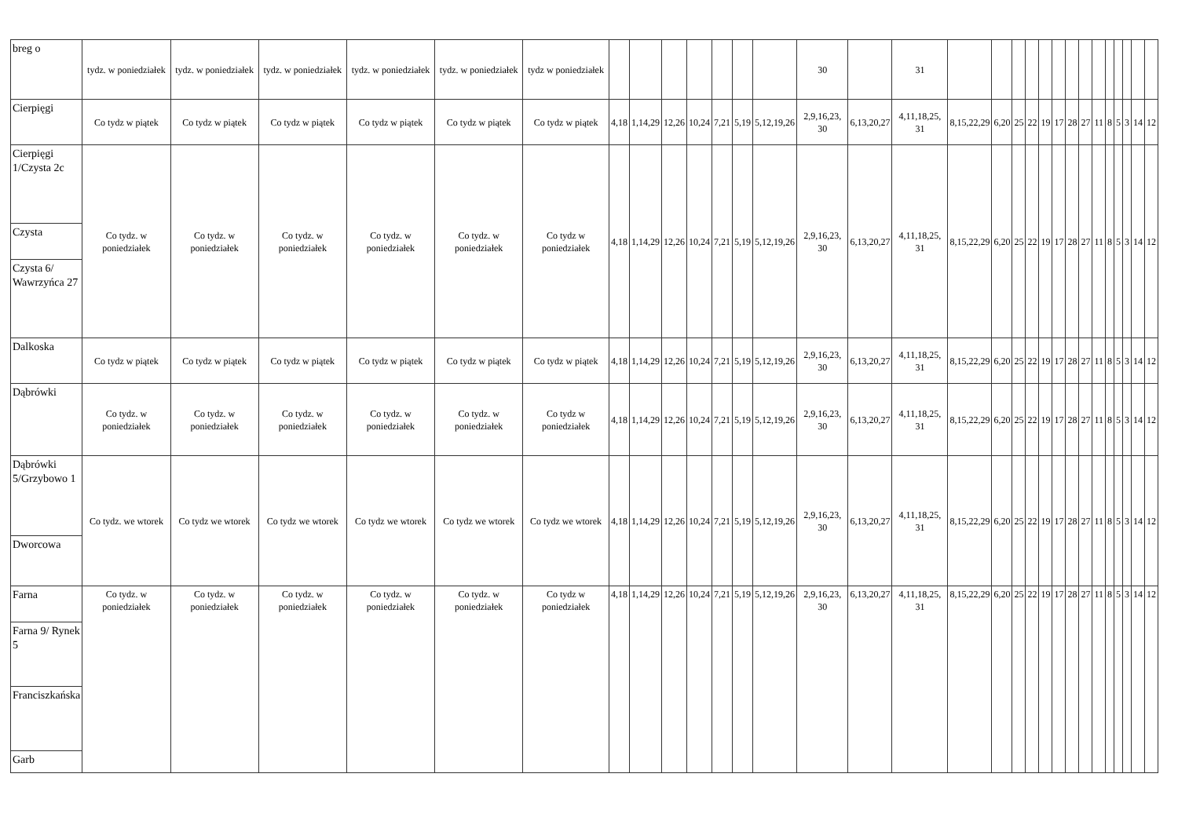| breg o | tydz. w poniedziałek | tydz. w poniedziałek | tydz. w poniedziałek | tydz. w poniedziałek | tydz. w poniedziałek | tydz w poniedziałek | | | | | | | | 30 | | 31 | | | | | | | | | | | | | | |
| Cierpięgi | Co tydz w piątek | Co tydz w piątek | Co tydz w piątek | Co tydz w piątek | Co tydz w piątek | Co tydz w piątek | 4,18 | 1,14,29 | 12,26 | 10,24 | 7,21 | 5,19 | 5,12,19,26 | 2,9,16,23, 30 | 6,13,20,27 | 4,11,18,25, 31 | 8,15,22,29 | 6,20 | 25 | 22 | 19 | 17 | 28 | 27 | 11 | 8 | 5 | 3 | 14 | 12 |
| Cierpięgi 1/Czysta 2c | Co tydz. w poniedziałek | Co tydz. w poniedziałek | Co tydz. w poniedziałek | Co tydz. w poniedziałek | Co tydz. w poniedziałek | Co tydz w poniedziałek | 4,18 | 1,14,29 | 12,26 | 10,24 | 7,21 | 5,19 | 5,12,19,26 | 2,9,16,23, 30 | 6,13,20,27 | 4,11,18,25, 31 | 8,15,22,29 | 6,20 | 25 | 22 | 19 | 17 | 28 | 27 | 11 | 8 | 5 | 3 | 14 | 12 |
| Czysta | | | | | | | | | | | | | | | | | | | | | | | | | | | | | | |
| Czysta 6/ Wawrzyńca 27 | | | | | | | | | | | | | | | | | | | | | | | | | | | | | | |
| Dalkoska | Co tydz w piątek | Co tydz w piątek | Co tydz w piątek | Co tydz w piątek | Co tydz w piątek | Co tydz w piątek | 4,18 | 1,14,29 | 12,26 | 10,24 | 7,21 | 5,19 | 5,12,19,26 | 2,9,16,23, 30 | 6,13,20,27 | 4,11,18,25, 31 | 8,15,22,29 | 6,20 | 25 | 22 | 19 | 17 | 28 | 27 | 11 | 8 | 5 | 3 | 14 | 12 |
| Dąbrówki | Co tydz. w poniedziałek | Co tydz. w poniedziałek | Co tydz. w poniedziałek | Co tydz. w poniedziałek | Co tydz. w poniedziałek | Co tydz w poniedziałek | 4,18 | 1,14,29 | 12,26 | 10,24 | 7,21 | 5,19 | 5,12,19,26 | 2,9,16,23, 30 | 6,13,20,27 | 4,11,18,25, 31 | 8,15,22,29 | 6,20 | 25 | 22 | 19 | 17 | 28 | 27 | 11 | 8 | 5 | 3 | 14 | 12 |
| Dąbrówki 5/Grzybowo 1 | Co tydz. we wtorek | Co tydz we wtorek | Co tydz we wtorek | Co tydz we wtorek | Co tydz we wtorek | Co tydz we wtorek | 4,18 | 1,14,29 | 12,26 | 10,24 | 7,21 | 5,19 | 5,12,19,26 | 2,9,16,23, 30 | 6,13,20,27 | 4,11,18,25, 31 | 8,15,22,29 | 6,20 | 25 | 22 | 19 | 17 | 28 | 27 | 11 | 8 | 5 | 3 | 14 | 12 |
| Dworcowa | | | | | | | | | | | | | | | | | | | | | | | | | | | | | | |
| Farna | Co tydz. w poniedziałek | Co tydz. w poniedziałek | Co tydz. w poniedziałek | Co tydz. w poniedziałek | Co tydz. w poniedziałek | Co tydz w poniedziałek | 4,18 | 1,14,29 | 12,26 | 10,24 | 7,21 | 5,19 | 5,12,19,26 | 2,9,16,23, 30 | 6,13,20,27 | 4,11,18,25, 31 | 8,15,22,29 | 6,20 | 25 | 22 | 19 | 17 | 28 | 27 | 11 | 8 | 5 | 3 | 14 | 12 |
| Farna 9/ Rynek 5 | | | | | | | | | | | | | | | | | | | | | | | | | | | | | | |
| Franciszkańska | | | | | | | | | | | | | | | | | | | | | | | | | | | | | | |
| Garb | | | | | | | | | | | | | | | | | | | | | | | | | | | | | | |